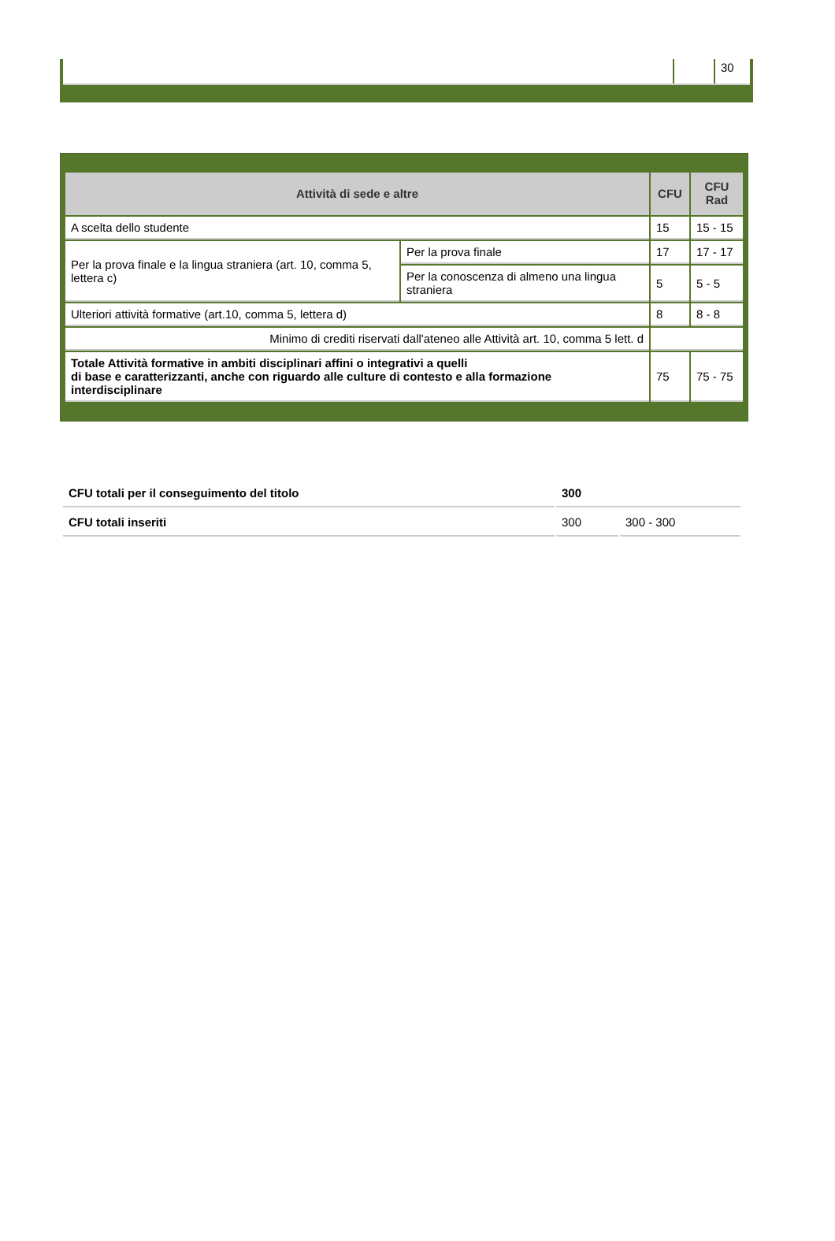| | | 30 |
| Attività di sede e altre | | CFU | CFU Rad |
| --- | --- | --- | --- |
| A scelta dello studente | | 15 | 15 - 15 |
| Per la prova finale e la lingua straniera (art. 10, comma 5, lettera c) | Per la prova finale | 17 | 17 - 17 |
| | Per la conoscenza di almeno una lingua straniera | 5 | 5 - 5 |
| Ulteriori attività formative (art.10, comma 5, lettera d) | | 8 | 8 - 8 |
| Minimo di crediti riservati dall'ateneo alle Attività art. 10, comma 5 lett. d | | | |
| Totale Attività formative in ambiti disciplinari affini o integrativi a quelli di base e caratterizzanti, anche con riguardo alle culture di contesto e alla formazione interdisciplinare | | 75 | 75 - 75 |
| CFU totali per il conseguimento del titolo | 300 | |
| CFU totali inseriti | 300 | 300 - 300 |